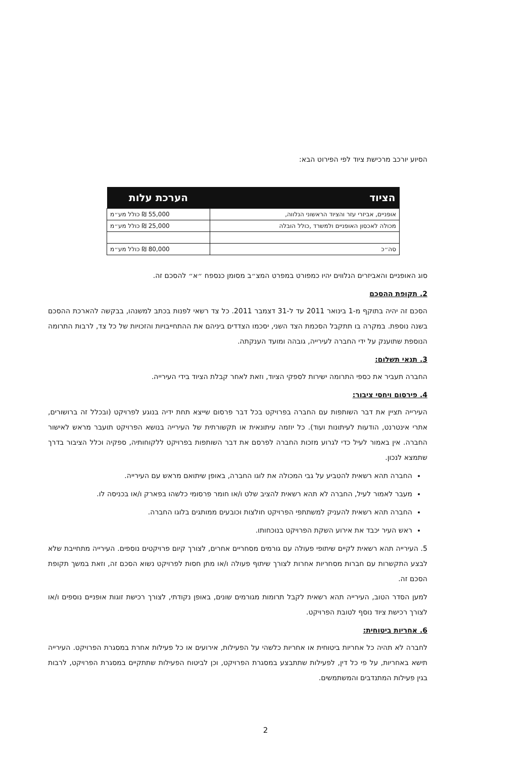הסיוע יורכב מרכישת ציוד לפי הפירוט הבא:
| הציוד | הערכת עלות |
| --- | --- |
| אופניים, אביזרי עזר והציוד הראשוני הנלווה, | 55,000 ₪ כולל מע״מ |
| מכולה לאכסון האופניים ולמשרד ,כולל הובלה | 25,000 ₪ כולל מע״מ |
| סה״כ | 80,000 ₪ כולל מע״מ |
סוג האופניים והאביזרים הנלווים יהיו כמפורט במפרט המצ״ב מסומן כנספח ״א״ להסכם זה.
2. תקופת ההסכם
הסכם זה יהיה בתוקף מ-1 בינואר 2011 עד ל-31 דצמבר 2011. כל צד רשאי לפנות בכתב למשנהו, בבקשה להארכת ההסכם בשנה נוספת. במקרה בו תתקבל הסכמת הצד השני, יסכמו הצדדים ביניהם את ההתחייבויות והזכויות של כל צד, לרבות התרומה הנוספת שתוענק על ידי החברה לעירייה, גובהה ומועד הענקתה.
3. תנאי תשלום:
החברה תעביר את כספי התרומה ישירות לספקי הציוד, וזאת לאחר קבלת הציוד בידי העירייה.
4. פירסום ויחסי ציבור:
העירייה תציין את דבר השותפות עם החברה בפרויקט בכל דבר פרסום שייצא תחת ידיה בנוגע לפרויקט (ובכלל זה ברושורים, אתרי אינטרנט, הודעות לעיתונות ועוד). כל יוזמה עיתונאית או תקשורתית של העירייה בנושא הפרויקט תועבר מראש לאישור החברה. אין באמור לעיל כדי לגרוע מזכות החברה לפרסם את דבר השותפות בפרויקט ללקוחותיה, ספקיה וכלל הציבור בדרך שתמצא לנכון.
החברה תהא רשאית להטביע על גבי המכולה את לוגו החברה, באופן שיתואם מראש עם העירייה.
מעבר לאמור לעיל, החברה לא תהא רשאית להציב שלט ו/או חומר פרסומי כלשהו בפארק ו/או בכניסה לו.
החברה תהא רשאית להעניק למשתתפי הפרויקט חולצות וכובעים ממותגים בלוגו החברה.
ראש העיר יכבד את אירוע השקת הפרויקט בנוכחותו.
5. העירייה תהא רשאית לקיים שיתופי פעולה עם גורמים מסחריים אחרים, לצורך קיום פרויקטים נוספים. העירייה מתחייבת שלא לבצע התקשרות עם חברות מסחריות אחרות לצורך שיתוף פעולה ו/או מתן חסות לפרויקט נשוא הסכם זה, וזאת במשך תקופת הסכם זה.
למען הסדר הטוב, העירייה תהא רשאית לקבל תרומות מגורמים שונים, באופן נקודתי, לצורך רכישת זוגות אופניים נוספים ו/או לצורך רכישת ציוד נוסף לטובת הפרויקט.
6. אחריות ביטוחית:
לחברה לא תהיה כל אחריות ביטוחית או אחריות כלשהי על הפעילות, אירועים או כל פעילות אחרת במסגרת הפרויקט. העירייה תישא באחריות, על פי כל דין, לפעילות שתתבצע במסגרת הפרויקט, וכן לביטוח הפעילות שתתקיים במסגרת הפרויקט, לרבות בגין פעילות המתנדבים והמשתמשים.
2